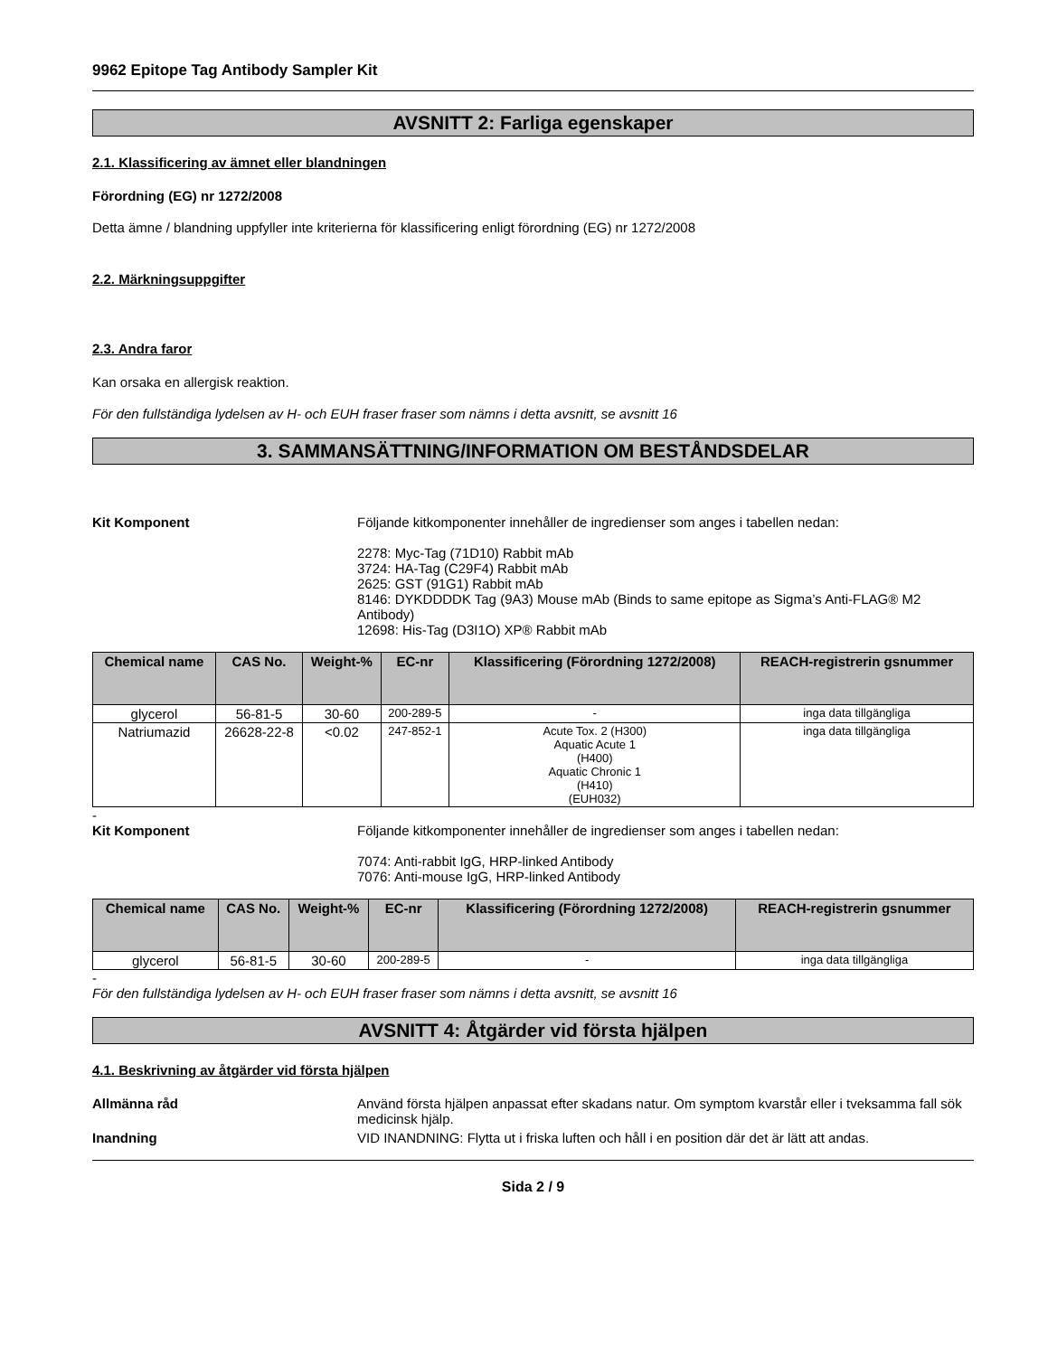9962 Epitope Tag Antibody Sampler Kit
AVSNITT 2: Farliga egenskaper
2.1. Klassificering av ämnet eller blandningen
Förordning (EG) nr 1272/2008
Detta ämne / blandning uppfyller inte kriterierna för klassificering enligt förordning (EG) nr 1272/2008
2.2. Märkningsuppgifter
2.3. Andra faror
Kan orsaka en allergisk reaktion.
För den fullständiga lydelsen av H- och EUH fraser fraser som nämns i detta avsnitt, se avsnitt 16
3. SAMMANSÄTTNING/INFORMATION OM BESTÅNDSDELAR
Kit Komponent Följande kitkomponenter innehåller de ingredienser som anges i tabellen nedan:
2278: Myc-Tag (71D10) Rabbit mAb
3724: HA-Tag (C29F4) Rabbit mAb
2625: GST (91G1) Rabbit mAb
8146: DYKDDDDK Tag (9A3) Mouse mAb (Binds to same epitope as Sigma’s Anti-FLAG® M2 Antibody)
12698: His-Tag (D3I1O) XP® Rabbit mAb
| Chemical name | CAS No. | Weight-% | EC-nr | Klassificering (Förordning 1272/2008) | REACH-registrerin gsnummer |
| --- | --- | --- | --- | --- | --- |
| glycerol | 56-81-5 | 30-60 | 200-289-5 | - | inga data tillgängliga |
| Natriumazid | 26628-22-8 | <0.02 | 247-852-1 | Acute Tox. 2 (H300) Aquatic Acute 1 (H400) Aquatic Chronic 1 (H410) (EUH032) | inga data tillgängliga |
-
Kit Komponent Följande kitkomponenter innehåller de ingredienser som anges i tabellen nedan:
7074: Anti-rabbit IgG, HRP-linked Antibody
7076: Anti-mouse IgG, HRP-linked Antibody
| Chemical name | CAS No. | Weight-% | EC-nr | Klassificering (Förordning 1272/2008) | REACH-registrerin gsnummer |
| --- | --- | --- | --- | --- | --- |
| glycerol | 56-81-5 | 30-60 | 200-289-5 | - | inga data tillgängliga |
-
För den fullständiga lydelsen av H- och EUH fraser fraser som nämns i detta avsnitt, se avsnitt 16
AVSNITT 4: Åtgärder vid första hjälpen
4.1. Beskrivning av åtgärder vid första hjälpen
Allmänna råd Använd första hjälpen anpassat efter skadans natur. Om symptom kvarstår eller i tveksamma fall sök medicinsk hjälp.
Inandning VID INANDNING: Flytta ut i friska luften och håll i en position där det är lätt att andas.
Sida 2 / 9